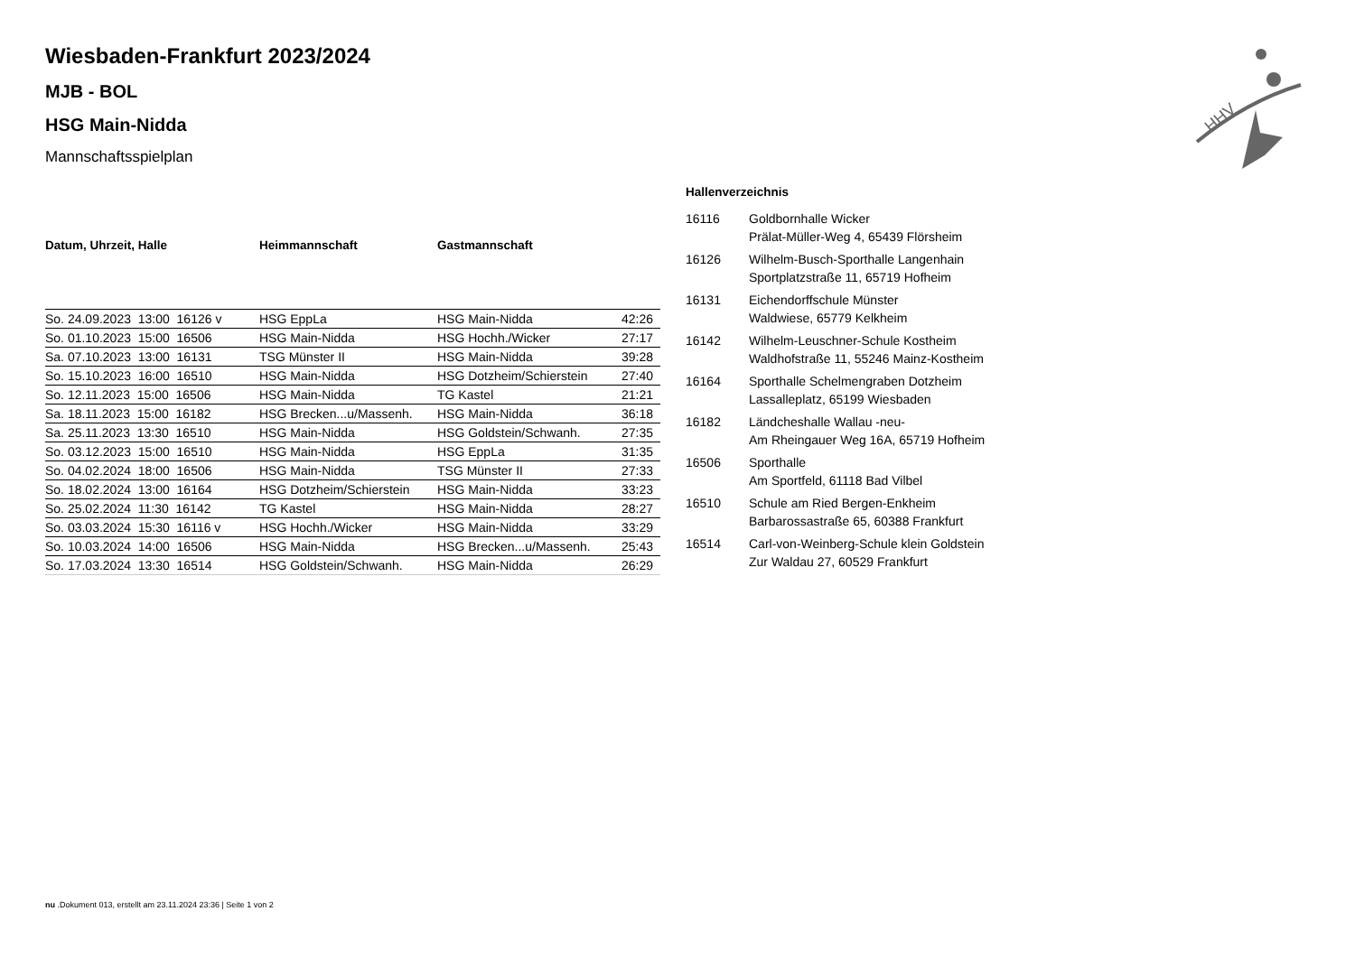HHV
Wiesbaden-Frankfurt 2023/2024
MJB - BOL
HSG Main-Nidda
Mannschaftsspielplan
| Datum, Uhrzeit, Halle | Heimmannschaft | Gastmannschaft | |
| --- | --- | --- | --- |
| So. 24.09.2023 13:00 16126 v | HSG EppLa | HSG Main-Nidda | 42:26 |
| So. 01.10.2023 15:00 16506 | HSG Main-Nidda | HSG Hochh./Wicker | 27:17 |
| Sa. 07.10.2023 13:00 16131 | TSG Münster II | HSG Main-Nidda | 39:28 |
| So. 15.10.2023 16:00 16510 | HSG Main-Nidda | HSG Dotzheim/Schierstein | 27:40 |
| So. 12.11.2023 15:00 16506 | HSG Main-Nidda | TG Kastel | 21:21 |
| Sa. 18.11.2023 15:00 16182 | HSG Brecken...u/Massenh. | HSG Main-Nidda | 36:18 |
| Sa. 25.11.2023 13:30 16510 | HSG Main-Nidda | HSG Goldstein/Schwanh. | 27:35 |
| So. 03.12.2023 15:00 16510 | HSG Main-Nidda | HSG EppLa | 31:35 |
| So. 04.02.2024 18:00 16506 | HSG Main-Nidda | TSG Münster II | 27:33 |
| So. 18.02.2024 13:00 16164 | HSG Dotzheim/Schierstein | HSG Main-Nidda | 33:23 |
| So. 25.02.2024 11:30 16142 | TG Kastel | HSG Main-Nidda | 28:27 |
| So. 03.03.2024 15:30 16116 v | HSG Hochh./Wicker | HSG Main-Nidda | 33:29 |
| So. 10.03.2024 14:00 16506 | HSG Main-Nidda | HSG Brecken...u/Massenh. | 25:43 |
| So. 17.03.2024 13:30 16514 | HSG Goldstein/Schwanh. | HSG Main-Nidda | 26:29 |
Hallenverzeichnis
| 16116 | Goldbornhalle Wicker Prälat-Müller-Weg 4, 65439 Flörsheim |
| 16126 | Wilhelm-Busch-Sporthalle Langenhain Sportplatzstraße 11, 65719 Hofheim |
| 16131 | Eichendorffschule Münster Waldwiese, 65779 Kelkheim |
| 16142 | Wilhelm-Leuschner-Schule Kostheim Waldhofstraße 11, 55246 Mainz-Kostheim |
| 16164 | Sporthalle Schelmengraben Dotzheim Lassalleplatz, 65199 Wiesbaden |
| 16182 | Ländcheshalle Wallau -neu- Am Rheingauer Weg 16A, 65719 Hofheim |
| 16506 | Sporthalle Am Sportfeld, 61118 Bad Vilbel |
| 16510 | Schule am Ried Bergen-Enkheim Barbarossastraße 65, 60388 Frankfurt |
| 16514 | Carl-von-Weinberg-Schule klein Goldstein Zur Waldau 27, 60529 Frankfurt |
nu .Dokument 013, erstellt am 23.11.2024 23:36 | Seite 1 von 2